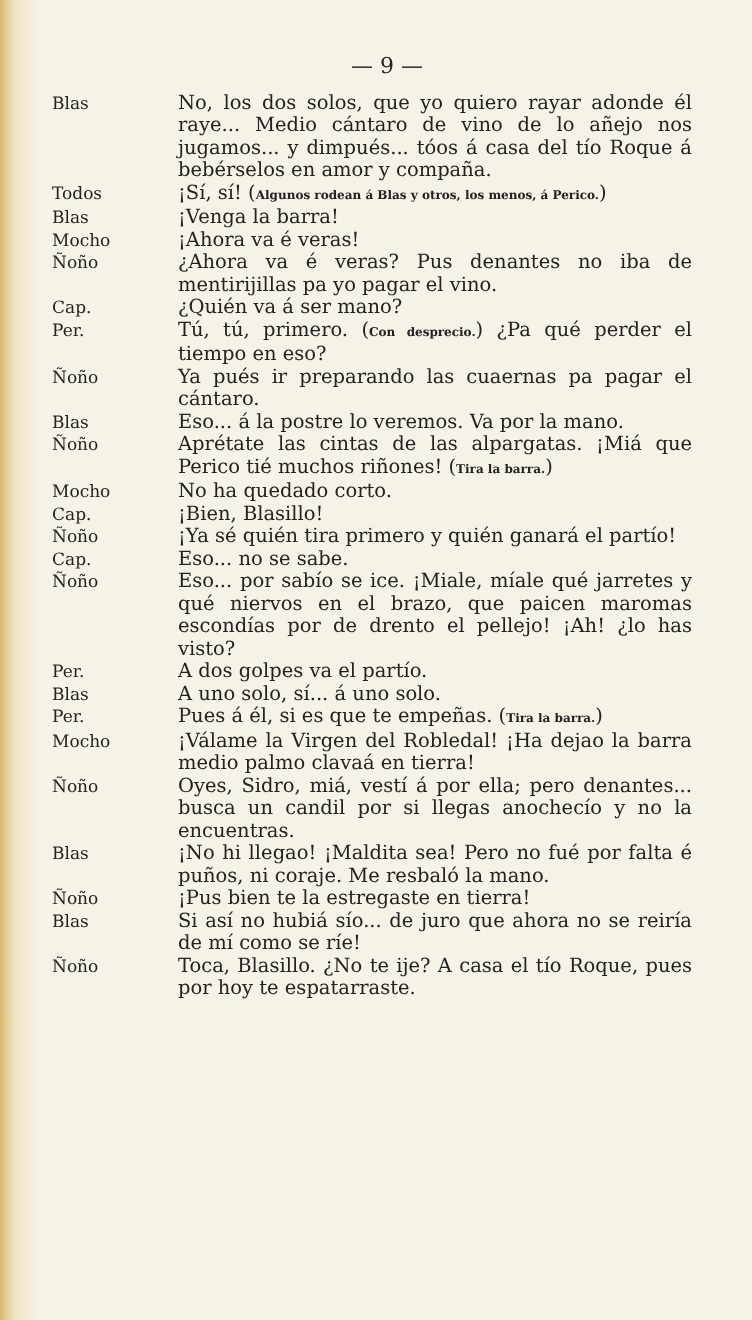— 9 —
Blas No, los dos solos, que yo quiero rayar adonde él raye... Medio cántaro de vino de lo añejo nos jugamos... y dimpués... tóos á casa del tío Roque á bebérselos en amor y compaña.
Todos ¡Sí, sí! (Algunos rodean á Blas y otros, los menos, á Perico.)
Blas ¡Venga la barra!
Mocho ¡Ahora va é veras!
Ñoño ¿Ahora va é veras? Pus denantes no iba de mentirijillas pa yo pagar el vino.
Cap. ¿Quién va á ser mano?
Per. Tú, tú, primero. (Con desprecio.) ¿Pa qué perder el tiempo en eso?
Ñoño Ya pués ir preparando las cuaernas pa pagar el cántaro.
Blas Eso... á la postre lo veremos. Va por la mano.
Ñoño Aprétate las cintas de las alpargatas. ¡Miá que Perico tié muchos riñones! (Tira la barra.)
Mocho No ha quedado corto.
Cap. ¡Bien, Blasillo!
Ñoño ¡Ya sé quién tira primero y quién ganará el partío!
Cap. Eso... no se sabe.
Ñoño Eso... por sabío se ice. ¡Miale, míale qué jarretes y qué niervos en el brazo, que paicen maromas escondías por de drento el pellejo! ¡Ah! ¿lo has visto?
Per. A dos golpes va el partío.
Blas A uno solo, sí... á uno solo.
Per. Pues á él, si es que te empeñas. (Tira la barra.)
Mocho ¡Válame la Virgen del Robledal! ¡Ha dejao la barra medio palmo clavaá en tierra!
Ñoño Oyes, Sidro, miá, vestí á por ella; pero denantes... busca un candil por si llegas anochecío y no la encuentras.
Blas ¡No hi llegao! ¡Maldita sea! Pero no fué por falta é puños, ni coraje. Me resbaló la mano.
Ñoño ¡Pus bien te la estregaste en tierra!
Blas Si así no hubiá sío... de juro que ahora no se reiría de mí como se ríe!
Ñoño Toca, Blasillo. ¿No te ije? A casa el tío Roque, pues por hoy te espatarraste.